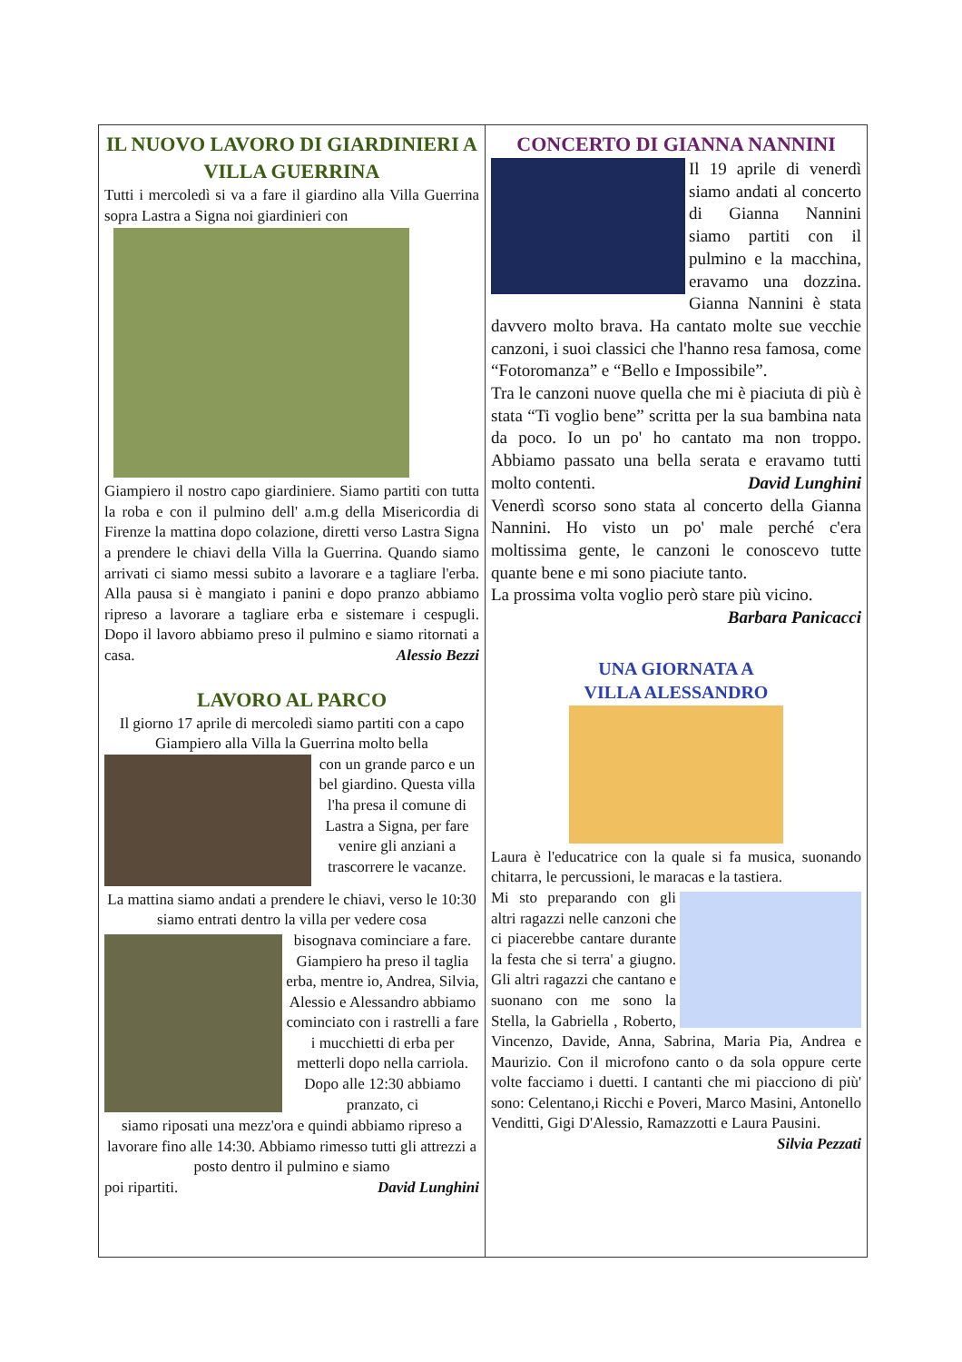IL NUOVO LAVORO DI GIARDINIERI A VILLA GUERRINA
Tutti i mercoledì si va a fare il giardino alla Villa Guerrina sopra Lastra a Signa noi giardinieri con
Giampiero il nostro capo giardiniere. Siamo partiti con tutta la roba e con il pulmino dell' a.m.g della Misericordia di Firenze la mattina dopo colazione, diretti verso Lastra Signa a prendere le chiavi della Villa la Guerrina. Quando siamo arrivati ci siamo messi subito a lavorare e a tagliare l'erba. Alla pausa si è mangiato i panini e dopo pranzo abbiamo ripreso a lavorare a tagliare erba e sistemare i cespugli. Dopo il lavoro abbiamo preso il pulmino e siamo ritornati a casa. Alessio Bezzi
LAVORO AL PARCO
Il giorno 17 aprile di mercoledì siamo partiti con a capo Giampiero alla Villa la Guerrina molto bella
con un grande parco e un bel giardino. Questa villa l'ha presa il comune di Lastra a Signa, per fare venire gli anziani a trascorrere le vacanze.
La mattina siamo andati a prendere le chiavi, verso le 10:30 siamo entrati dentro la villa per vedere cosa
bisognava cominciare a fare. Giampiero ha preso il taglia erba, mentre io, Andrea, Silvia, Alessio e Alessandro abbiamo cominciato con i rastrelli a fare i mucchietti di erba per metterli dopo nella carriola. Dopo alle 12:30 abbiamo pranzato, ci
siamo riposati una mezz'ora e quindi abbiamo ripreso a lavorare fino alle 14:30. Abbiamo rimesso tutti gli attrezzi a posto dentro il pulmino e siamo
poi ripartiti. David Lunghini
CONCERTO DI GIANNA NANNINI
Il 19 aprile di venerdì siamo andati al concerto di Gianna Nannini siamo partiti con il pulmino e la macchina, eravamo una dozzina. Gianna Nannini è stata davvero molto brava. Ha cantato molte sue vecchie canzoni, i suoi classici che l'hanno resa famosa, come “Fotoromanza” e “Bello e Impossibile”.
Tra le canzoni nuove quella che mi è piaciuta di più è stata “Ti voglio bene” scritta per la sua bambina nata da poco. Io un po' ho cantato ma non troppo. Abbiamo passato una bella serata e eravamo tutti molto contenti. David Lunghini
Venerdì scorso sono stata al concerto della Gianna Nannini. Ho visto un po' male perché c'era moltissima gente, le canzoni le conoscevo tutte quante bene e mi sono piaciute tanto.
La prossima volta voglio però stare più vicino.
Barbara Panicacci
UNA GIORNATA A
VILLA ALESSANDRO
Laura è l'educatrice con la quale si fa musica, suonando chitarra, le percussioni, le maracas e la tastiera.
Mi sto preparando con gli altri ragazzi nelle canzoni che ci piacerebbe cantare durante la festa che si terra' a giugno. Gli altri ragazzi che cantano e suonano con me sono la Stella, la Gabriella , Roberto, Vincenzo, Davide, Anna, Sabrina, Maria Pia, Andrea e Maurizio. Con il microfono canto o da sola oppure certe volte facciamo i duetti. I cantanti che mi piacciono di più' sono: Celentano,i Ricchi e Poveri, Marco Masini, Antonello Venditti, Gigi D'Alessio, Ramazzotti e Laura Pausini. Silvia Pezzati